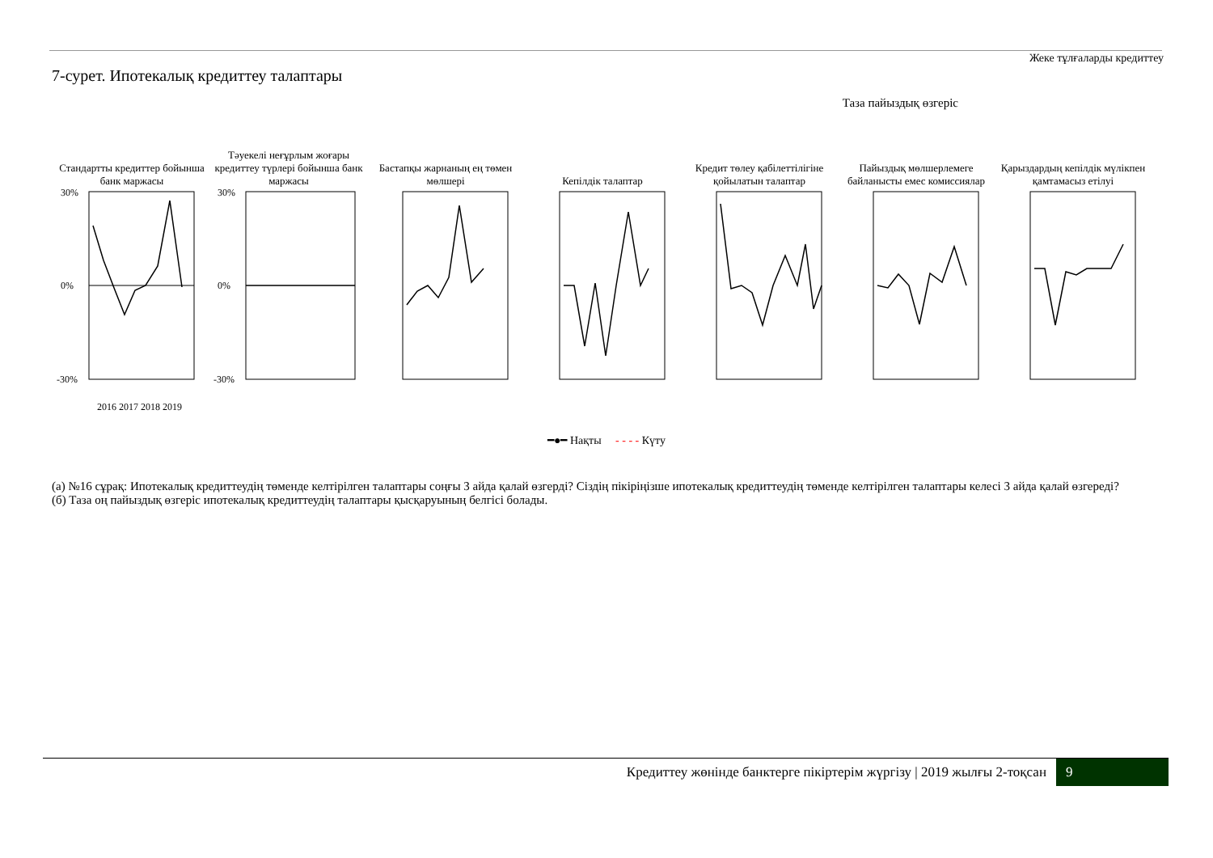Жеке тұлғаларды кредиттеу
7-сурет. Ипотекалық кредиттеу талаптары
Таза пайыздық өзгеріс
Стандартты кредиттер бойынша банк маржасы
30%
0%
-30%
2016 2017 2018 2019
Тәуекелі неғұрлым жоғары кредиттеу түрлері бойынша банк маржасы
30%
0%
-30%
Бастапқы жарнаның ең төмен мөлшері
Кепілдік талаптар Кредит төлеу қабілеттілігіне қойылатын талаптар
Пайыздық мөлшерлемеге байланысты емес комиссиялар
Қарыздардың кепілдік мүлікпен қамтамасыз етілуі
━●━ Нақты - - - - Күту
(а) №16 сұрақ: Ипотекалық кредиттеудің төменде келтірілген талаптары соңғы 3 айда қалай өзгерді? Сіздің пікіріңізше ипотекалық кредиттеудің төменде келтірілген талаптары келесі 3 айда қалай өзгереді?
(б) Таза оң пайыздық өзгеріс ипотекалық кредиттеудің талаптары қысқаруының белгісі болады.
Кредиттеу жөнінде банктерге пікіртерім жүргізу | 2019 жылғы 2-тоқсан 9